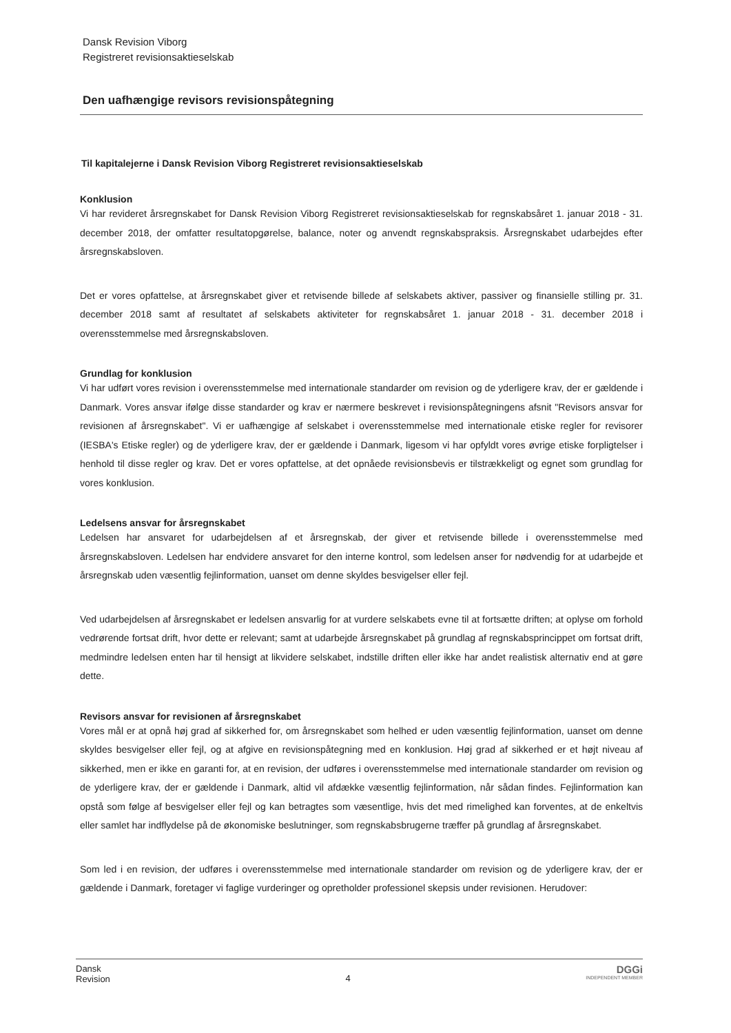Dansk Revision Viborg
Registreret revisionsaktieselskab
Den uafhængige revisors revisionspåtegning
Til kapitalejerne i Dansk Revision Viborg Registreret revisionsaktieselskab
Konklusion
Vi har revideret årsregnskabet for Dansk Revision Viborg Registreret revisionsaktieselskab for regnskabsåret 1. januar 2018 - 31. december 2018, der omfatter resultatopgørelse, balance, noter og anvendt regnskabspraksis. Årsregnskabet udarbejdes efter årsregnskabsloven.
Det er vores opfattelse, at årsregnskabet giver et retvisende billede af selskabets aktiver, passiver og finansielle stilling pr. 31. december 2018 samt af resultatet af selskabets aktiviteter for regnskabsåret 1. januar 2018 - 31. december 2018 i overensstemmelse med årsregnskabsloven.
Grundlag for konklusion
Vi har udført vores revision i overensstemmelse med internationale standarder om revision og de yderligere krav, der er gældende i Danmark. Vores ansvar ifølge disse standarder og krav er nærmere beskrevet i revisionspåtegningens afsnit "Revisors ansvar for revisionen af årsregnskabet". Vi er uafhængige af selskabet i overensstemmelse med internationale etiske regler for revisorer (IESBA's Etiske regler) og de yderligere krav, der er gældende i Danmark, ligesom vi har opfyldt vores øvrige etiske forpligtelser i henhold til disse regler og krav. Det er vores opfattelse, at det opnåede revisionsbevis er tilstrækkeligt og egnet som grundlag for vores konklusion.
Ledelsens ansvar for årsregnskabet
Ledelsen har ansvaret for udarbejdelsen af et årsregnskab, der giver et retvisende billede i overensstemmelse med årsregnskabsloven. Ledelsen har endvidere ansvaret for den interne kontrol, som ledelsen anser for nødvendig for at udarbejde et årsregnskab uden væsentlig fejlinformation, uanset om denne skyldes besvigelser eller fejl.
Ved udarbejdelsen af årsregnskabet er ledelsen ansvarlig for at vurdere selskabets evne til at fortsætte driften; at oplyse om forhold vedrørende fortsat drift, hvor dette er relevant; samt at udarbejde årsregnskabet på grundlag af regnskabsprincippet om fortsat drift, medmindre ledelsen enten har til hensigt at likvidere selskabet, indstille driften eller ikke har andet realistisk alternativ end at gøre dette.
Revisors ansvar for revisionen af årsregnskabet
Vores mål er at opnå høj grad af sikkerhed for, om årsregnskabet som helhed er uden væsentlig fejlinformation, uanset om denne skyldes besvigelser eller fejl, og at afgive en revisionspåtegning med en konklusion. Høj grad af sikkerhed er et højt niveau af sikkerhed, men er ikke en garanti for, at en revision, der udføres i overensstemmelse med internationale standarder om revision og de yderligere krav, der er gældende i Danmark, altid vil afdække væsentlig fejlinformation, når sådan findes. Fejlinformation kan opstå som følge af besvigelser eller fejl og kan betragtes som væsentlige, hvis det med rimelighed kan forventes, at de enkeltvis eller samlet har indflydelse på de økonomiske beslutninger, som regnskabsbrugerne træffer på grundlag af årsregnskabet.
Som led i en revision, der udføres i overensstemmelse med internationale standarder om revision og de yderligere krav, der er gældende i Danmark, foretager vi faglige vurderinger og opretholder professionel skepsis under revisionen. Herudover:
Dansk
Revision
4
DGGi
INDEPENDENT MEMBER